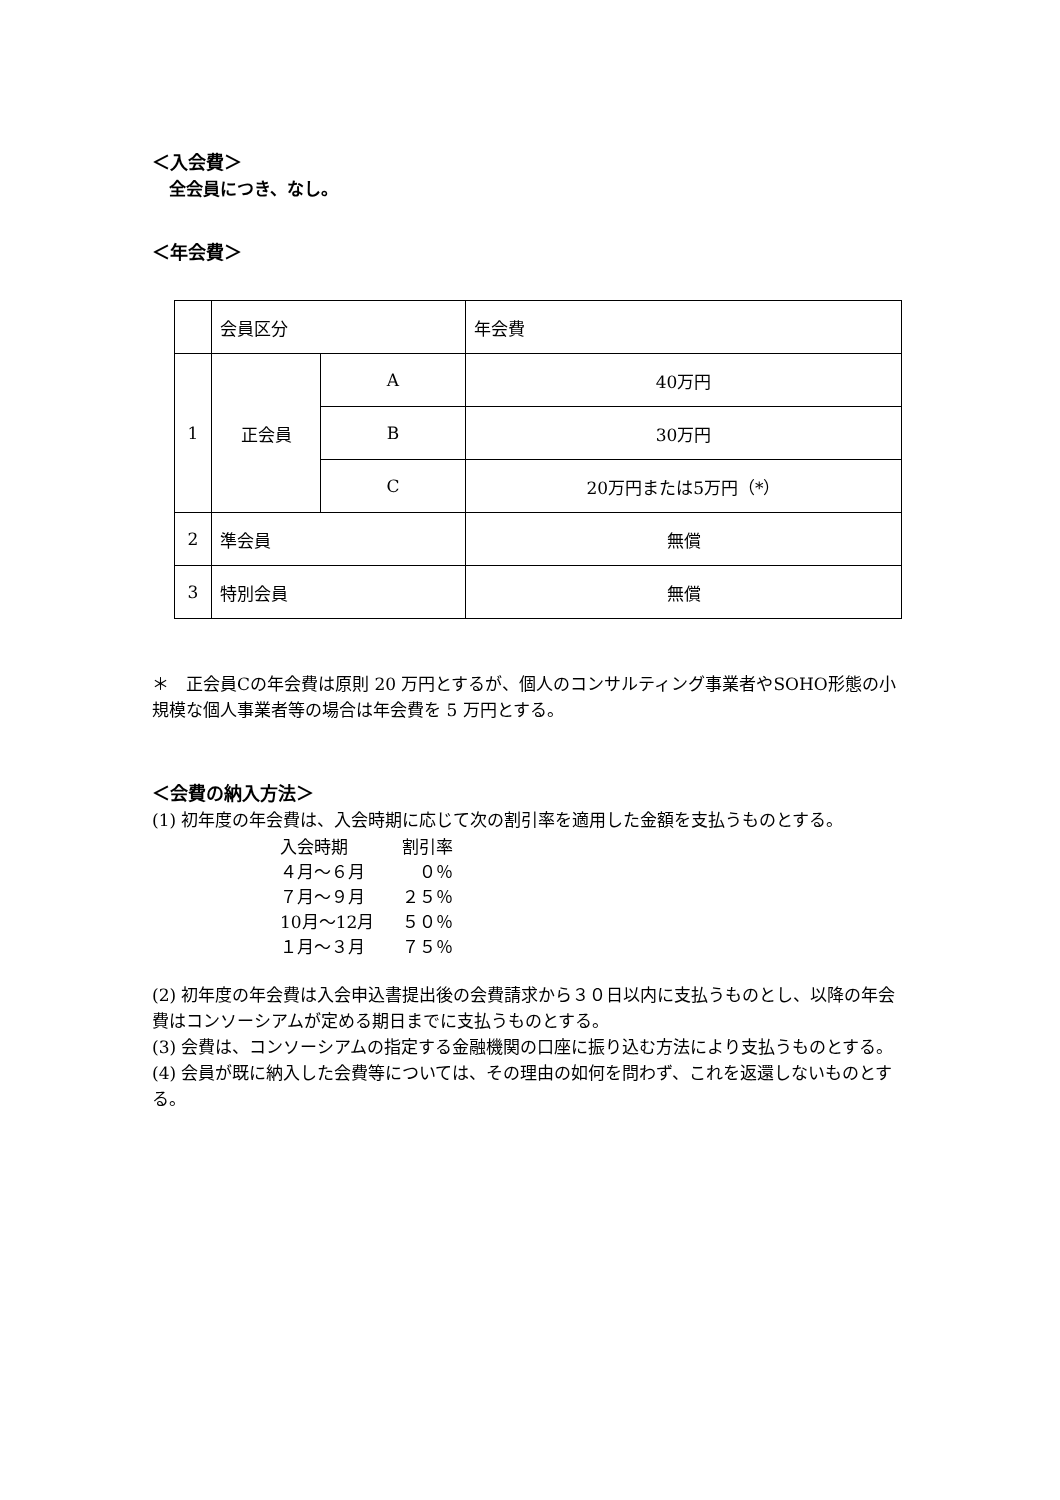＜入会費＞
　全会員につき、なし。
＜年会費＞
| | 会員区分 | | 年会費 |
| 1 | 正会員 | A | 40万円 |
| | | B | 30万円 |
| | | C | 20万円または5万円（*） |
| 2 | 準会員 | | 無償 |
| 3 | 特別会員 | | 無償 |
＊　正会員Cの年会費は原則 20 万円とするが、個人のコンサルティング事業者やSOHO形態の小規模な個人事業者等の場合は年会費を 5 万円とする。
＜会費の納入方法＞
(1) 初年度の年会費は、入会時期に応じて次の割引率を適用した金額を支払うものとする。
| 入会時期 | 割引率 |
| ４月～６月 | ０％ |
| ７月～９月 | ２５％ |
| 10月～12月 | ５０％ |
| １月～３月 | ７５％ |
(2) 初年度の年会費は入会申込書提出後の会費請求から３０日以内に支払うものとし、以降の年会費はコンソーシアムが定める期日までに支払うものとする。
(3) 会費は、コンソーシアムの指定する金融機関の口座に振り込む方法により支払うものとする。
(4) 会員が既に納入した会費等については、その理由の如何を問わず、これを返還しないものとする。